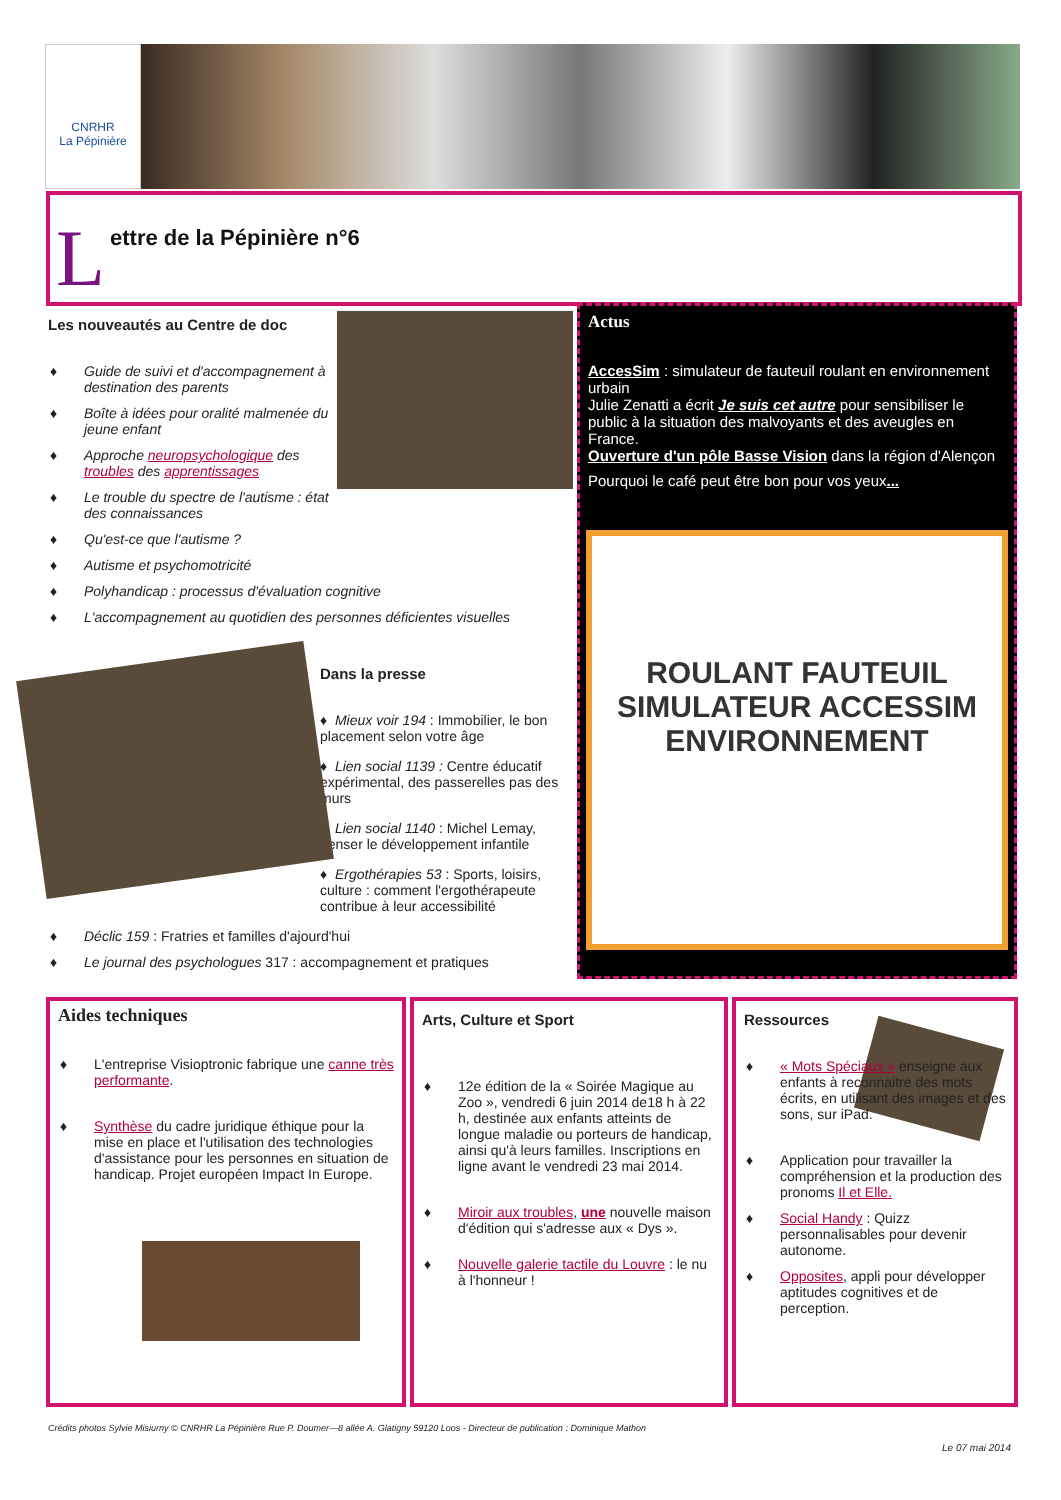CNRHR
La Pépinière
L
ettre de la Pépinière n°6
Les nouveautés au Centre de doc
♦ Guide de suivi et d'accompagnement à destination des parents
♦ Boîte à idées pour oralité malmenée du jeune enfant
♦ Approche neuropsychologique des troubles des apprentissages
♦ Le trouble du spectre de l'autisme : état des connaissances
♦ Qu'est-ce que l'autisme ?
♦ Autisme et psychomotricité
♦ Polyhandicap : processus d'évaluation cognitive
♦ L'accompagnement au quotidien des personnes déficientes visuelles
Dans la presse
♦ Mieux voir 194 : Immobilier, le bon placement selon votre âge
♦ Lien social 1139 : Centre éducatif expérimental, des passerelles pas des murs
♦ Lien social 1140 : Michel Lemay, penser le développement infantile
♦ Ergothérapies 53 : Sports, loisirs, culture : comment l'ergothérapeute contribue à leur accessibilité
♦ Déclic 159 : Fratries et familles d'ajourd'hui
♦ Le journal des psychologues 317 : accompagnement et pratiques
Actus
AccesSim : simulateur de fauteuil roulant en environnement urbain
Julie Zenatti a écrit Je suis cet autre pour sensibiliser le public à la situation des malvoyants et des aveugles en France.
Ouverture d'un pôle Basse Vision dans la région d'Alençon
Pourquoi le café peut être bon pour vos yeux...
ROULANT FAUTEUIL SIMULATEUR ACCESSIM ENVIRONNEMENT
Aides techniques
♦ L'entreprise Visioptronic fabrique une canne très performante.
♦ Synthèse du cadre juridique éthique pour la mise en place et l'utilisation des technologies d'assistance pour les personnes en situation de handicap. Projet européen Impact In Europe.
Arts, Culture et Sport
♦ 12e édition de la « Soirée Magique au Zoo », vendredi 6 juin 2014 de18 h à 22 h, destinée aux enfants atteints de longue maladie ou porteurs de handicap, ainsi qu'à leurs familles. Inscriptions en ligne avant le vendredi 23 mai 2014.
♦ Miroir aux troubles, une nouvelle maison d'édition qui s'adresse aux « Dys ».
♦ Nouvelle galerie tactile du Louvre : le nu à l'honneur !
Ressources
♦ « Mots Spéciaux » enseigne aux enfants à reconnaitre des mots écrits, en utilisant des images et des sons, sur iPad.
♦ Application pour travailler la compréhension et la production des pronoms Il et Elle.
♦ Social Handy : Quizz personnalisables pour devenir autonome.
♦ Opposites, appli pour développer aptitudes cognitives et de perception.
Crédits photos Sylvie Misiurny © CNRHR La Pépinière Rue P. Doumer—8 allée A. Glatigny 59120 Loos - Directeur de publication : Dominique Mathon
Le 07 mai 2014